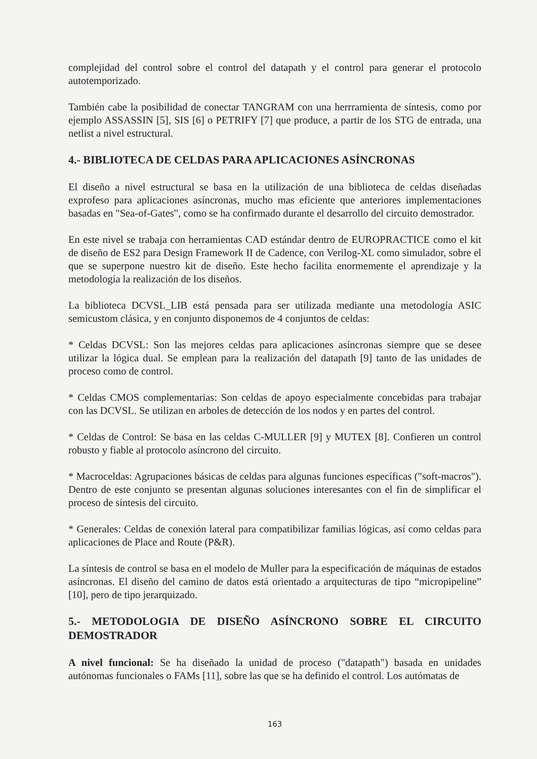complejidad del control sobre el control del datapath y el control para generar el protocolo autotemporizado.
También cabe la posibilidad de conectar TANGRAM con una herrramienta de síntesis, como por ejemplo ASSASSIN [5], SIS [6] o PETRIFY [7] que produce, a partir de los STG de entrada, una netlist a nivel estructural.
4.- BIBLIOTECA DE CELDAS PARA APLICACIONES ASÍNCRONAS
El diseño a nivel estructural se basa en la utilización de una biblioteca de celdas diseñadas exprofeso para aplicaciones asíncronas, mucho mas eficiente que anteriores implementaciones basadas en "Sea-of-Gates", como se ha confirmado durante el desarrollo del circuito demostrador.
En este nivel se trabaja con herramientas CAD estándar dentro de EUROPRACTICE como el kit de diseño de ES2 para Design Framework II de Cadence, con Verilog-XL como simulador, sobre el que se superpone nuestro kit de diseño. Este hecho facilita enormemente el aprendizaje y la metodología la realización de los diseños.
La biblioteca DCVSL_LIB está pensada para ser utilizada mediante una metodología ASIC semicustom clásica, y en conjunto disponemos de 4 conjuntos de celdas:
* Celdas DCVSL: Son las mejores celdas para aplicaciones asíncronas siempre que se desee utilizar la lógica dual. Se emplean para la realización del datapath [9] tanto de las unidades de proceso como de control.
* Celdas CMOS complementarias: Son celdas de apoyo especialmente concebidas para trabajar con las DCVSL. Se utilizan en arboles de detección de los nodos y en partes del control.
* Celdas de Control: Se basa en las celdas C-MULLER [9] y MUTEX [8]. Confieren un control robusto y fiable al protocolo asíncrono del circuito.
* Macroceldas: Agrupaciones básicas de celdas para algunas funciones específicas ("soft-macros"). Dentro de este conjunto se presentan algunas soluciones interesantes con el fin de simplificar el proceso de síntesis del circuito.
* Generales: Celdas de conexión lateral para compatibilizar familias lógicas, así como celdas para aplicaciones de Place and Route (P&R).
La síntesis de control se basa en el modelo de Muller para la especificación de máquinas de estados asíncronas. El diseño del camino de datos está orientado a arquitecturas de tipo “micropipeline” [10], pero de tipo jerarquizado.
5.- METODOLOGIA DE DISEÑO ASÍNCRONO SOBRE EL CIRCUITO DEMOSTRADOR
A nivel funcional: Se ha diseñado la unidad de proceso ("datapath") basada en unidades autónomas funcionales o FAMs [11], sobre las que se ha definido el control. Los autómatas de
163